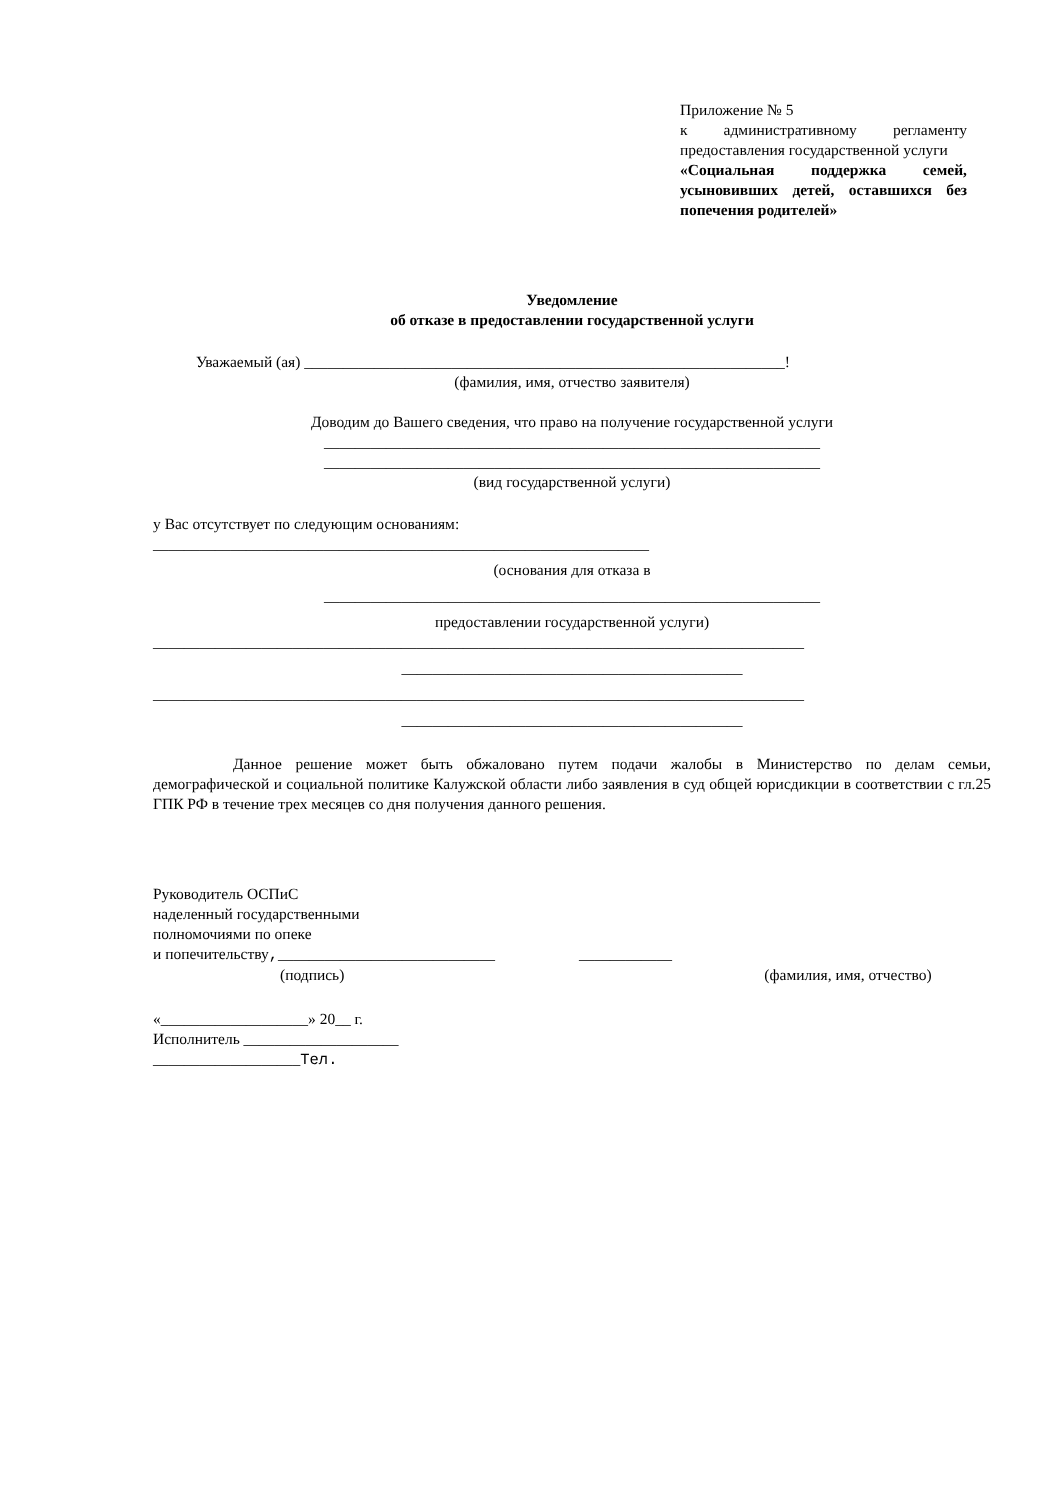Приложение № 5
к административному регламенту предоставления государственной услуги
«Социальная поддержка семей, усыновивших детей, оставшихся без попечения родителей»
Уведомление
об отказе в предоставлении государственной услуги
Уважаемый (ая) ______________________________________________________________!
(фамилия, имя, отчество заявителя)
Доводим до Вашего сведения, что право на получение государственной услуги
________________________________________________________________
________________________________________________________________
(вид государственной услуги)
у Вас отсутствует по следующим основаниям:
________________________________________________________________
(основания для отказа в
________________________________________________________________
предоставлении государственной услуги)
____________________________________________________________________________________
____________________________________________
____________________________________________________________________________________
____________________________________________
Данное решение может быть обжаловано путем подачи жалобы в Министерство по делам семьи, демографической и социальной политике Калужской области либо заявления в суд общей юрисдикции в соответствии с гл.25 ГПК РФ в течение трех месяцев со дня получения данного решения.
Руководитель ОСПиС
наделенный государственными
полномочиями по опеке
и попечительству,____________________________ ____________
(подпись) (фамилия, имя, отчество)
«___________________» 20__ г.
Исполнитель ____________________
___________________Тел.